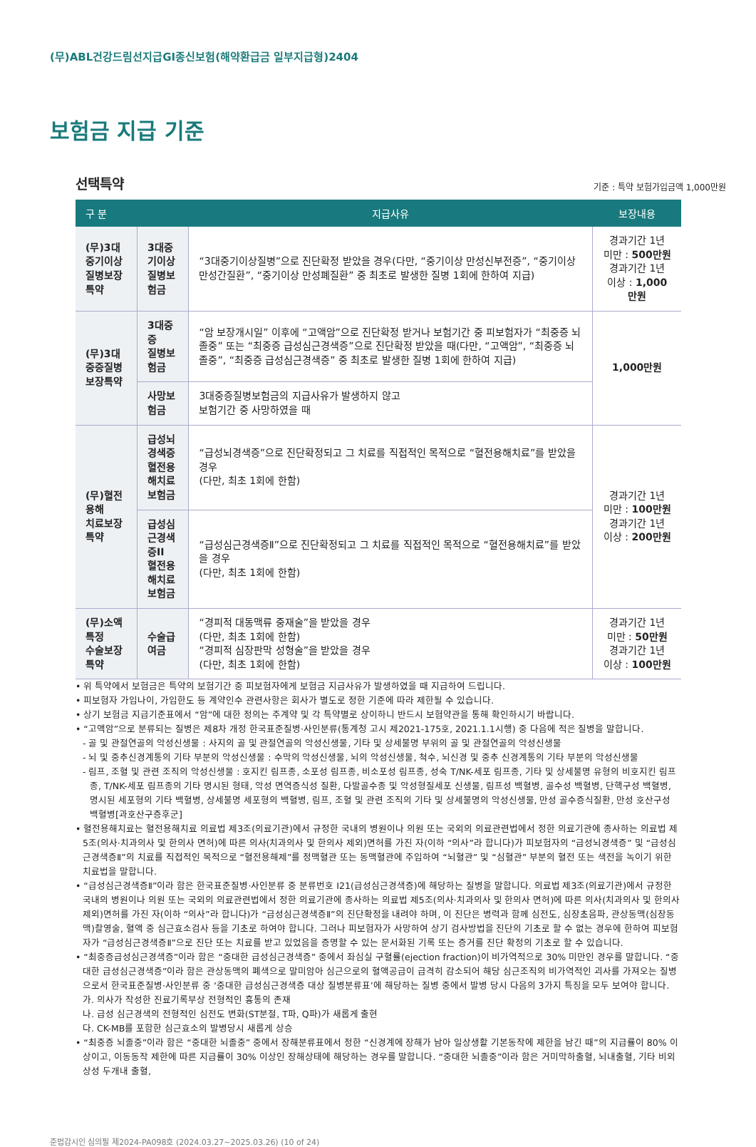(무)ABL건강드림선지급GI종신보험(해약환급금 일부지급형)2404
보험금 지급 기준
선택특약
기준 : 특약 보험가입금액 1,000만원
| 구 분 | | 지급사유 | 보장내용 |
| --- | --- | --- | --- |
| (무)3대중기이상 질병보장특약 | 3대중기이상 질병보험금 | “3대중기이상질병”으로 진단확정 받았을 경우(다만, “중기이상 만성신부전증”, “중기이상 만성간질환”, “중기이상 만성폐질환” 중 최초로 발생한 질병 1회에 한하여 지급) | 경과기간 1년 미만 : 500만원 경과기간 1년 이상 : 1,000만원 |
| (무)3대중증질병 보장특약 | 3대중증 질병보험금 | “암 보장개시일” 이후에 “고액암”으로 진단확정 받거나 보험기간 중 피보험자가 “최중증 뇌졸중” 또는 “최중증 급성심근경색증”으로 진단확정 받았을 때(다만, “고액암”, “최중증 뇌졸중”, “최중증 급성심근경색증” 중 최초로 발생한 질병 1회에 한하여 지급) | 1,000만원 |
| | 사망보험금 | 3대중증질병보험금의 지급사유가 발생하지 않고 보험기간 중 사망하였을 때 | |
| (무)혈전용해 치료보장특약 | 급성뇌경색증 혈전용해치료 보험금 | “급성뇌경색증”으로 진단확정되고 그 치료를 직접적인 목적으로 “혈전용해치료”를 받았을 경우 (다만, 최초 1회에 한함) | 경과기간 1년 미만 : 100만원 경과기간 1년 이상 : 200만원 |
| | 급성심근경색증II 혈전용해치료 보험금 | “급성심근경색증Ⅱ”으로 진단확정되고 그 치료를 직접적인 목적으로 “혈전용해치료”를 받았을 경우 (다만, 최초 1회에 한함) | |
| (무)소액특정 수술보장특약 | 수술급여금 | “경피적 대동맥류 중재술”을 받았을 경우 (다만, 최초 1회에 한함) “경피적 심장판막 성형술”을 받았을 경우 (다만, 최초 1회에 한함) | 경과기간 1년 미만 : 50만원 경과기간 1년 이상 : 100만원 |
• 위 특약에서 보험금은 특약의 보험기간 중 피보험자에게 보험금 지급사유가 발생하였을 때 지급하여 드립니다.
• 피보험자 가입나이, 가입한도 등 계약인수 관련사항은 회사가 별도로 정한 기준에 따라 제한될 수 있습니다.
• 상기 보험금 지급기준표에서 “암”에 대한 정의는 주계약 및 각 특약별로 상이하니 반드시 보험약관을 통해 확인하시기 바랍니다.
• “고액암”으로 분류되는 질병은 제8차 개정 한국표준질병·사인분류(통계청 고시 제2021-175호, 2021.1.1시행) 중 다음에 적은 질병을 말합니다.
- 골 및 관절연골의 악성신생물 : 사지의 골 및 관절연골의 악성신생물, 기타 및 상세불명 부위의 골 및 관절연골의 악성신생물
- 뇌 및 중추신경계통의 기타 부분의 악성신생물 : 수막의 악성신생물, 뇌의 악성신생물, 척수, 뇌신경 및 중추 신경계통의 기타 부분의 악성신생물
- 림프, 조혈 및 관련 조직의 악성신생물 : 호지킨 림프종, 소포성 림프종, 비소포성 림프종, 성숙 T/NK-세포 림프종, 기타 및 상세불명 유형의 비호지킨 림프종, T/NK-세포 림프종의 기타 명시된 형태, 악성 면역증식성 질환, 다발골수종 및 악성형질세포 신생물, 림프성 백혈병, 골수성 백혈병, 단핵구성 백혈병, 명시된 세포형의 기타 백혈병, 상세불명 세포형의 백혈병, 림프, 조혈 및 관련 조직의 기타 및 상세불명의 악성신생물, 만성 골수증식질환, 만성 호산구성 백혈병[과호산구증후군]
• 혈전용해치료는 혈전용해치료 의료법 제3조(의료기관)에서 규정한 국내의 병원이나 의원 또는 국외의 의료관련법에서 정한 의료기관에 종사하는 의료법 제5조(의사·치과의사 및 한의사 면허)에 따른 의사(치과의사 및 한의사 제외)면허를 가진 자(이하 “의사”라 합니다)가 피보험자의 “급성뇌경색증” 및 “급성심근경색증Ⅱ”의 치료를 직접적인 목적으로 “혈전용해제”를 정맥혈관 또는 동맥혈관에 주입하여 “뇌혈관” 및 “심혈관” 부분의 혈전 또는 색전을 녹이기 위한 치료법을 말합니다.
• “급성심근경색증Ⅱ”이라 함은 한국표준질병·사인분류 중 분류번호 I21(급성심근경색증)에 해당하는 질병을 말합니다. 의료법 제3조(의료기관)에서 규정한 국내의 병원이나 의원 또는 국외의 의료관련법에서 정한 의료기관에 종사하는 의료법 제5조(의사·치과의사 및 한의사 면허)에 따른 의사(치과의사 및 한의사 제외)면허를 가진 자(이하 “의사”라 합니다)가 “급성심근경색증Ⅱ”의 진단확정을 내려야 하며, 이 진단은 병력과 함께 심전도, 심장초음파, 관상동맥(심장동맥)촬영술, 혈액 중 심근효소검사 등을 기초로 하여야 합니다. 그러나 피보험자가 사망하여 상기 검사방법을 진단의 기초로 할 수 없는 경우에 한하여 피보험자가 “급성심근경색증Ⅱ”으로 진단 또는 치료를 받고 있었음을 증명할 수 있는 문서화된 기록 또는 증거를 진단 확정의 기초로 할 수 있습니다.
• “최중증급성심근경색증”이라 함은 “중대한 급성심근경색증” 중에서 좌심실 구혈률(ejection fraction)이 비가역적으로 30% 미만인 경우를 말합니다. “중대한 급성심근경색증”이라 함은 관상동맥의 폐색으로 말미암아 심근으로의 혈액공급이 급격히 감소되어 해당 심근조직의 비가역적인 괴사를 가져오는 질병으로서 한국표준질병·사인분류 중 ‘중대한 급성심근경색증 대상 질병분류표’에 해당하는 질병 중에서 발병 당시 다음의 3가지 특징을 모두 보여야 합니다.
가. 의사가 작성한 진료기록부상 전형적인 흉통의 존재
나. 급성 심근경색의 전형적인 심전도 변화(ST분절, T파, Q파)가 새롭게 출현
다. CK-MB를 포함한 심근효소의 발병당시 새롭게 상승
• “최중증 뇌졸중”이라 함은 “중대한 뇌졸중” 중에서 장해분류표에서 정한 “신경계에 장해가 남아 일상생활 기본동작에 제한을 남긴 때”의 지급률이 80% 이상이고, 이동동작 제한에 따른 지급률이 30% 이상인 장해상태에 해당하는 경우를 말합니다. “중대한 뇌졸중”이라 함은 거미막하출혈, 뇌내출혈, 기타 비외상성 두개내 출혈,
준법감시인 심의필 제2024-PA098호 (2024.03.27~2025.03.26) (10 of 24)